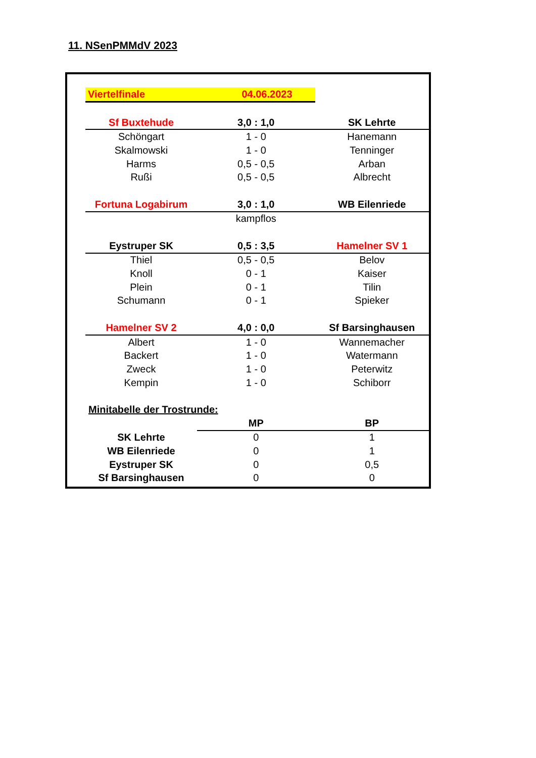11. NSenPMMdV 2023
| Viertelfinale | 04.06.2023 | |
| Sf Buxtehude | 3,0 : 1,0 | SK Lehrte |
| Schöngart | 1 - 0 | Hanemann |
| Skalmowski | 1 - 0 | Tenninger |
| Harms | 0,5 - 0,5 | Arban |
| Rußi | 0,5 - 0,5 | Albrecht |
| Fortuna Logabirum | 3,0 : 1,0 | WB Eilenriede |
| | kampflos | |
| Eystruper SK | 0,5 : 3,5 | Hamelner SV 1 |
| Thiel | 0,5 - 0,5 | Belov |
| Knoll | 0 - 1 | Kaiser |
| Plein | 0 - 1 | Tilin |
| Schumann | 0 - 1 | Spieker |
| Hamelner SV 2 | 4,0 : 0,0 | Sf Barsinghausen |
| Albert | 1 - 0 | Wannemacher |
| Backert | 1 - 0 | Watermann |
| Zweck | 1 - 0 | Peterwitz |
| Kempin | 1 - 0 | Schiborr |
| Minitabelle der Trostrunde: | | |
| | MP | BP |
| SK Lehrte | 0 | 1 |
| WB Eilenriede | 0 | 1 |
| Eystruper SK | 0 | 0,5 |
| Sf Barsinghausen | 0 | 0 |